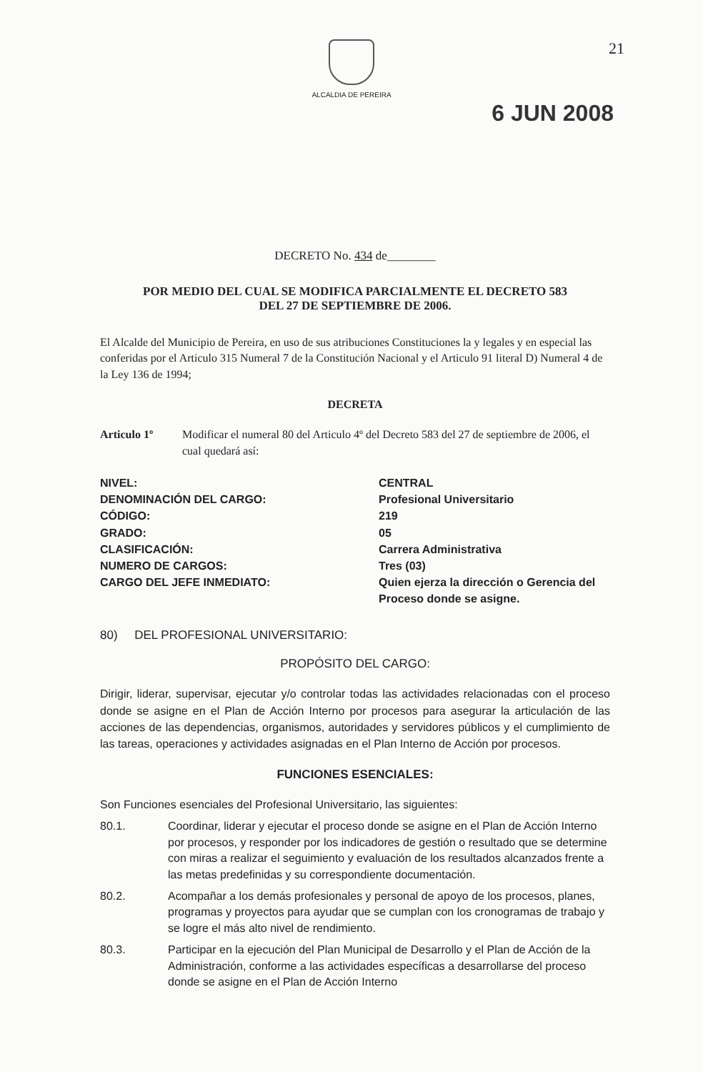ALCALDIA DE PEREIRA
21
6 JUN 2008
DECRETO No. 434 de________
POR MEDIO DEL CUAL SE MODIFICA PARCIALMENTE EL DECRETO 583
DEL 27 DE SEPTIEMBRE DE 2006.
El Alcalde del Municipio de Pereira, en uso de sus atribuciones Constituciones la y legales y en especial las conferidas por el Articulo 315 Numeral 7 de la Constitución Nacional y el Articulo 91 literal D) Numeral 4 de la Ley 136 de 1994;
DECRETA
Articulo 1º Modificar el numeral 80 del Articulo 4º del Decreto 583 del 27 de septiembre de 2006, el cual quedará así:
NIVEL:
DENOMINACIÓN DEL CARGO:
CÓDIGO:
GRADO:
CLASIFICACIÓN:
NUMERO DE CARGOS:
CARGO DEL JEFE INMEDIATO:
CENTRAL
Profesional Universitario
219
05
Carrera Administrativa
Tres (03)
Quien ejerza la dirección o Gerencia del Proceso donde se asigne.
80) DEL PROFESIONAL UNIVERSITARIO:
PROPÓSITO DEL CARGO:
Dirigir, liderar, supervisar, ejecutar y/o controlar todas las actividades relacionadas con el proceso donde se asigne en el Plan de Acción Interno por procesos para asegurar la articulación de las acciones de las dependencias, organismos, autoridades y servidores públicos y el cumplimiento de las tareas, operaciones y actividades asignadas en el Plan Interno de Acción por procesos.
FUNCIONES ESENCIALES:
Son Funciones esenciales del Profesional Universitario, las siguientes:
80.1. Coordinar, liderar y ejecutar el proceso donde se asigne en el Plan de Acción Interno por procesos, y responder por los indicadores de gestión o resultado que se determine con miras a realizar el seguimiento y evaluación de los resultados alcanzados frente a las metas predefinidas y su correspondiente documentación.
80.2. Acompañar a los demás profesionales y personal de apoyo de los procesos, planes, programas y proyectos para ayudar que se cumplan con los cronogramas de trabajo y se logre el más alto nivel de rendimiento.
80.3. Participar en la ejecución del Plan Municipal de Desarrollo y el Plan de Acción de la Administración, conforme a las actividades específicas a desarrollarse del proceso donde se asigne en el Plan de Acción Interno